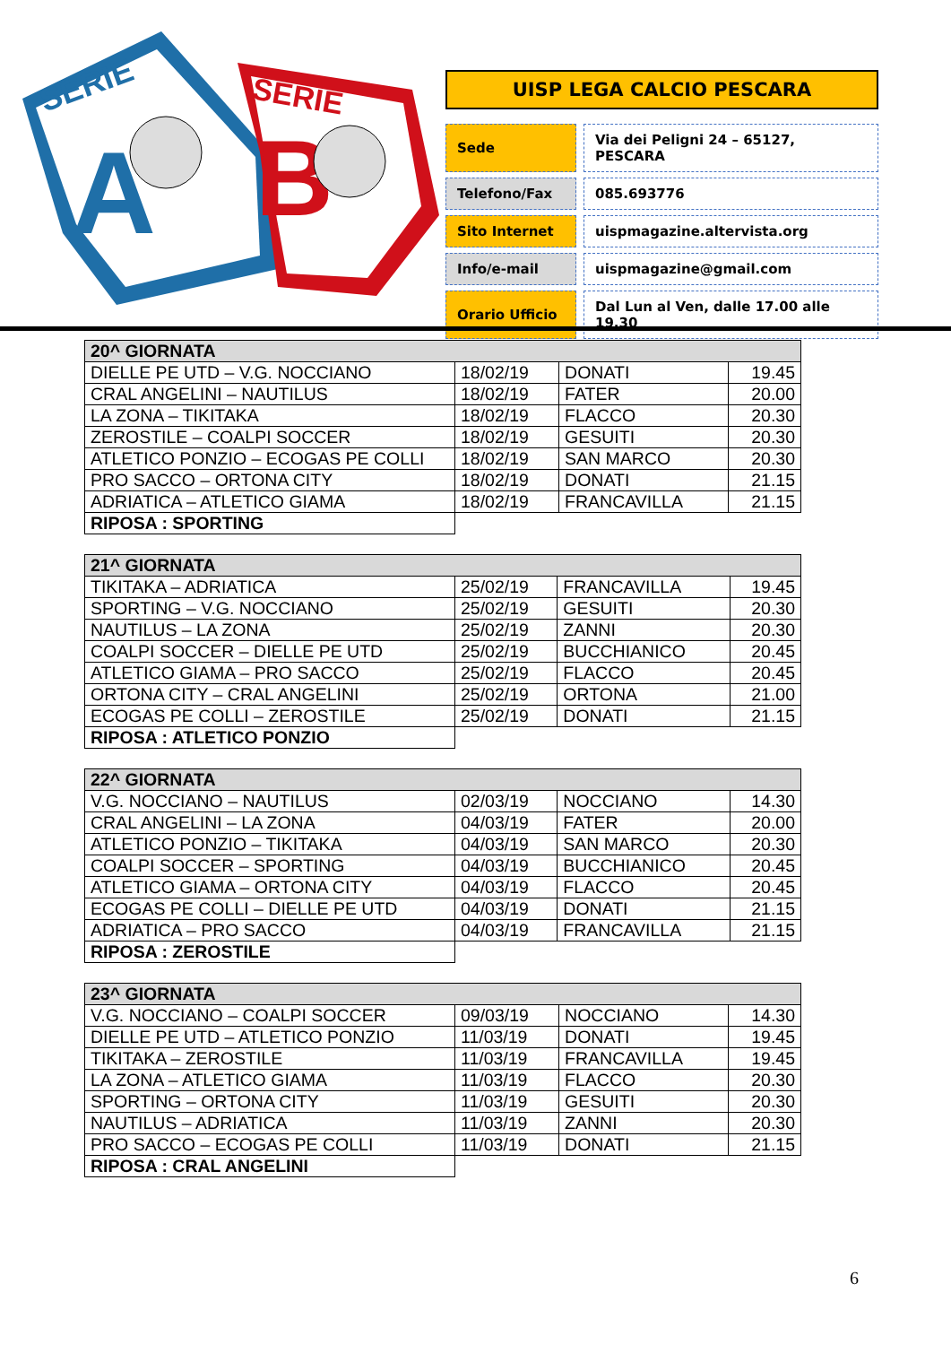SERIE
A
SERIE
B
UISP LEGA CALCIO PESCARA
| Sede | Via dei Peligni 24 – 65127, PESCARA |
| Telefono/Fax | 085.693776 |
| Sito Internet | uispmagazine.altervista.org |
| Info/e-mail | uispmagazine@gmail.com |
| Orario Ufficio | Dal Lun al Ven, dalle 17.00 alle 19.30 |
| 20^ GIORNATA | | | |
| --- | --- | --- | --- |
| DIELLE PE UTD – V.G. NOCCIANO | 18/02/19 | DONATI | 19.45 |
| CRAL ANGELINI – NAUTILUS | 18/02/19 | FATER | 20.00 |
| LA ZONA – TIKITAKA | 18/02/19 | FLACCO | 20.30 |
| ZEROSTILE – COALPI SOCCER | 18/02/19 | GESUITI | 20.30 |
| ATLETICO PONZIO – ECOGAS PE COLLI | 18/02/19 | SAN MARCO | 20.30 |
| PRO SACCO – ORTONA CITY | 18/02/19 | DONATI | 21.15 |
| ADRIATICA – ATLETICO GIAMA | 18/02/19 | FRANCAVILLA | 21.15 |
| RIPOSA : SPORTING | | | |
| 21^ GIORNATA | | | |
| --- | --- | --- | --- |
| TIKITAKA – ADRIATICA | 25/02/19 | FRANCAVILLA | 19.45 |
| SPORTING – V.G. NOCCIANO | 25/02/19 | GESUITI | 20.30 |
| NAUTILUS – LA ZONA | 25/02/19 | ZANNI | 20.30 |
| COALPI SOCCER – DIELLE PE UTD | 25/02/19 | BUCCHIANICO | 20.45 |
| ATLETICO GIAMA – PRO SACCO | 25/02/19 | FLACCO | 20.45 |
| ORTONA CITY – CRAL ANGELINI | 25/02/19 | ORTONA | 21.00 |
| ECOGAS PE COLLI – ZEROSTILE | 25/02/19 | DONATI | 21.15 |
| RIPOSA : ATLETICO PONZIO | | | |
| 22^ GIORNATA | | | |
| --- | --- | --- | --- |
| V.G. NOCCIANO – NAUTILUS | 02/03/19 | NOCCIANO | 14.30 |
| CRAL ANGELINI – LA ZONA | 04/03/19 | FATER | 20.00 |
| ATLETICO PONZIO – TIKITAKA | 04/03/19 | SAN MARCO | 20.30 |
| COALPI SOCCER – SPORTING | 04/03/19 | BUCCHIANICO | 20.45 |
| ATLETICO GIAMA – ORTONA CITY | 04/03/19 | FLACCO | 20.45 |
| ECOGAS PE COLLI – DIELLE PE UTD | 04/03/19 | DONATI | 21.15 |
| ADRIATICA – PRO SACCO | 04/03/19 | FRANCAVILLA | 21.15 |
| RIPOSA : ZEROSTILE | | | |
| 23^ GIORNATA | | | |
| --- | --- | --- | --- |
| V.G. NOCCIANO – COALPI SOCCER | 09/03/19 | NOCCIANO | 14.30 |
| DIELLE PE UTD – ATLETICO PONZIO | 11/03/19 | DONATI | 19.45 |
| TIKITAKA – ZEROSTILE | 11/03/19 | FRANCAVILLA | 19.45 |
| LA ZONA – ATLETICO GIAMA | 11/03/19 | FLACCO | 20.30 |
| SPORTING – ORTONA CITY | 11/03/19 | GESUITI | 20.30 |
| NAUTILUS – ADRIATICA | 11/03/19 | ZANNI | 20.30 |
| PRO SACCO – ECOGAS PE COLLI | 11/03/19 | DONATI | 21.15 |
| RIPOSA : CRAL ANGELINI | | | |
6